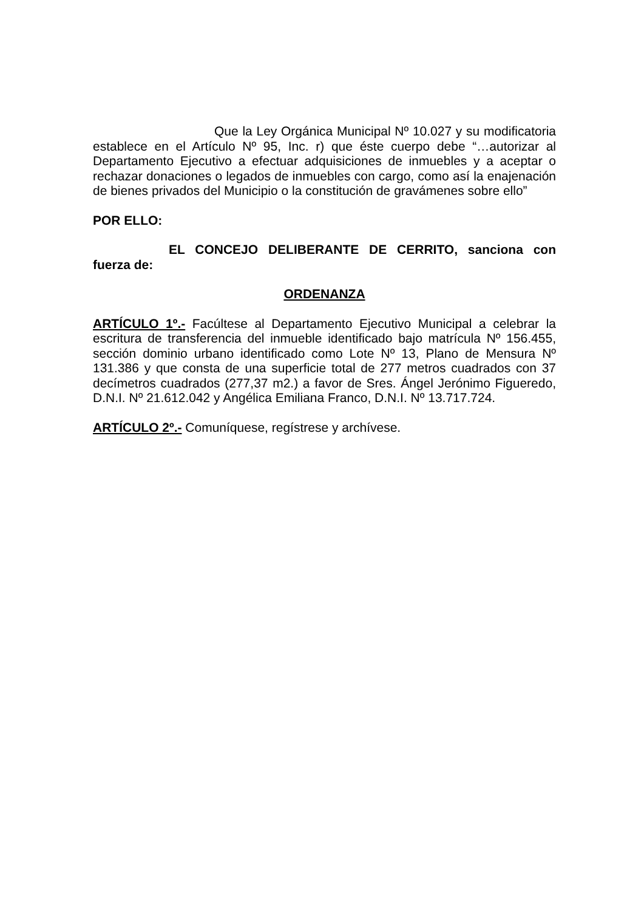Que la Ley Orgánica Municipal Nº 10.027 y su modificatoria establece en el Artículo Nº 95, Inc. r) que éste cuerpo debe “…autorizar al Departamento Ejecutivo a efectuar adquisiciones de inmuebles y a aceptar o rechazar donaciones o legados de inmuebles con cargo, como así la enajenación de bienes privados del Municipio o la constitución de gravámenes sobre ello”
POR ELLO:
EL CONCEJO DELIBERANTE DE CERRITO, sanciona con fuerza de:
ORDENANZA
ARTÍCULO 1º.- Facúltese al Departamento Ejecutivo Municipal a celebrar la escritura de transferencia del inmueble identificado bajo matrícula Nº 156.455, sección dominio urbano identificado como Lote Nº 13, Plano de Mensura Nº 131.386 y que consta de una superficie total de 277 metros cuadrados con 37 decímetros cuadrados (277,37 m2.) a favor de Sres. Ángel Jerónimo Figueredo, D.N.I. Nº 21.612.042 y Angélica Emiliana Franco, D.N.I. Nº 13.717.724.
ARTÍCULO 2º.- Comuníquese, regístrese y archívese.